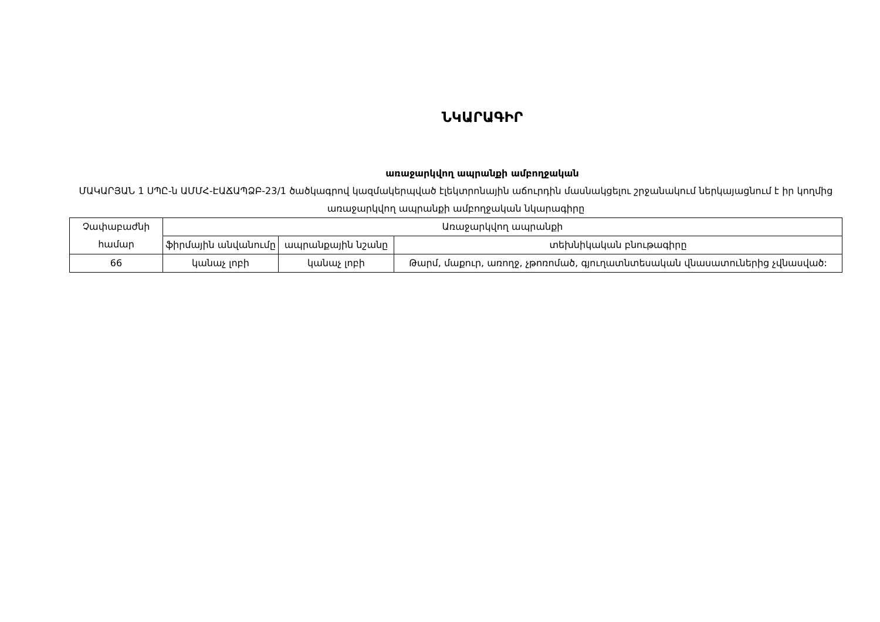ՆԿԱՐԱԳԻՐ
առաջարկվող ապրանքի ամբողջական
ՄԱԿԱՐՅԱՆ 1 ՍՊԸ-ն ԱՄՄՀ-ԷԱՃԱՊՁԲ-23/1 ծածկագրով կազմակերպված էլեկտրոնային աճուրդին մասնակցելու շրջանակում ներկայացնում է իր կողմից առաջարկվող ապրանքի ամբողջական նկարագիրը
| Չափաբաժնի համար | Առաջարկվող ապրանքի | | |
| | ֆիրմային անվանումը | ապրանքային նշանը | տեխնիկական բնութագիրը |
| 66 | կանաչ լոբի | կանաչ լոբի | Թարմ, մաքուր, առողջ, չթոռոմած, գյուղատնտեսական վնասատուներից չվնասված: |